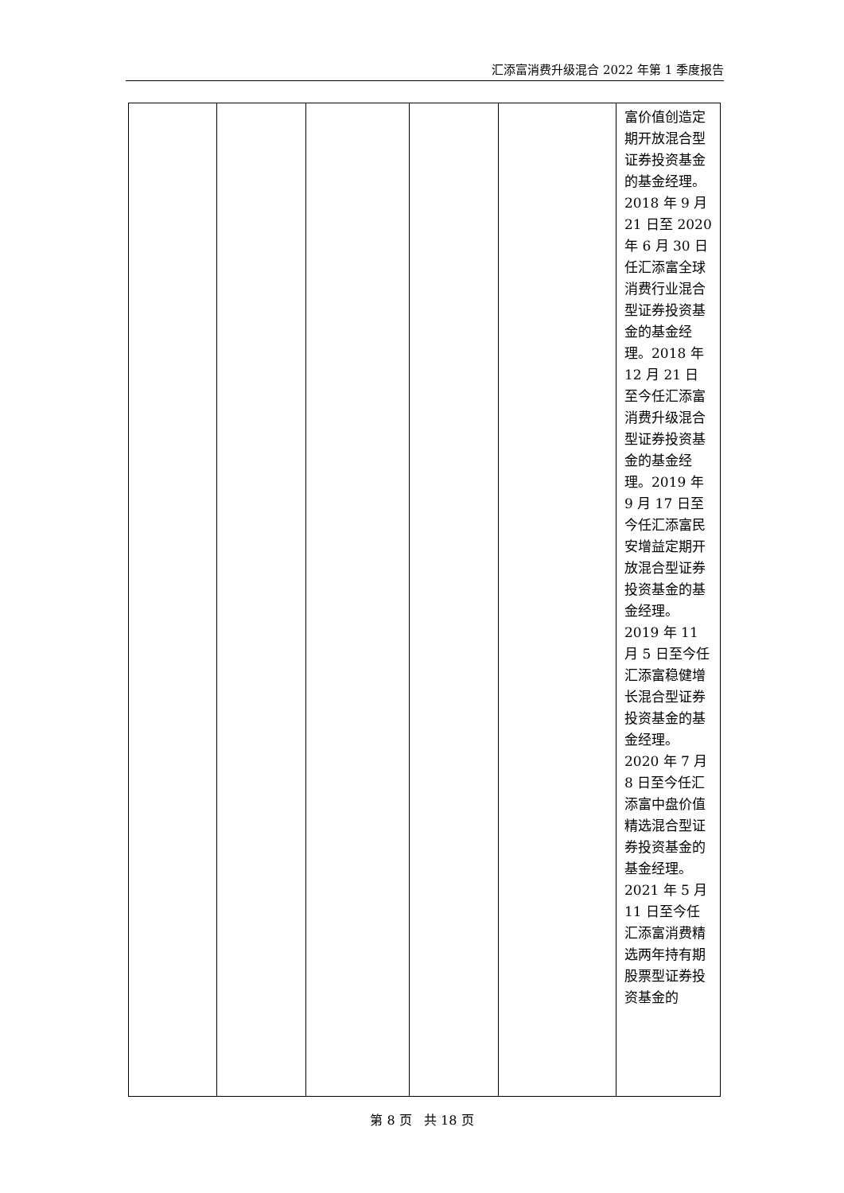汇添富消费升级混合 2022 年第 1 季度报告
| | | | | | 富价值创造定期开放混合型证券投资基金的基金经理。2018 年 9 月 21 日至 2020 年 6 月 30 日任汇添富全球消费行业混合型证券投资基金的基金经理。2018 年 12 月 21 日至今任汇添富消费升级混合型证券投资基金的基金经理。2019 年 9 月 17 日至今任汇添富民安增益定期开放混合型证券投资基金的基金经理。2019 年 11 月 5 日至今任汇添富稳健增长混合型证券投资基金的基金经理。2020 年 7 月 8 日至今任汇添富中盘价值精选混合型证券投资基金的基金经理。2021 年 5 月 11 日至今任汇添富消费精选两年持有期股票型证券投资基金的 |
第 8 页 共 18 页